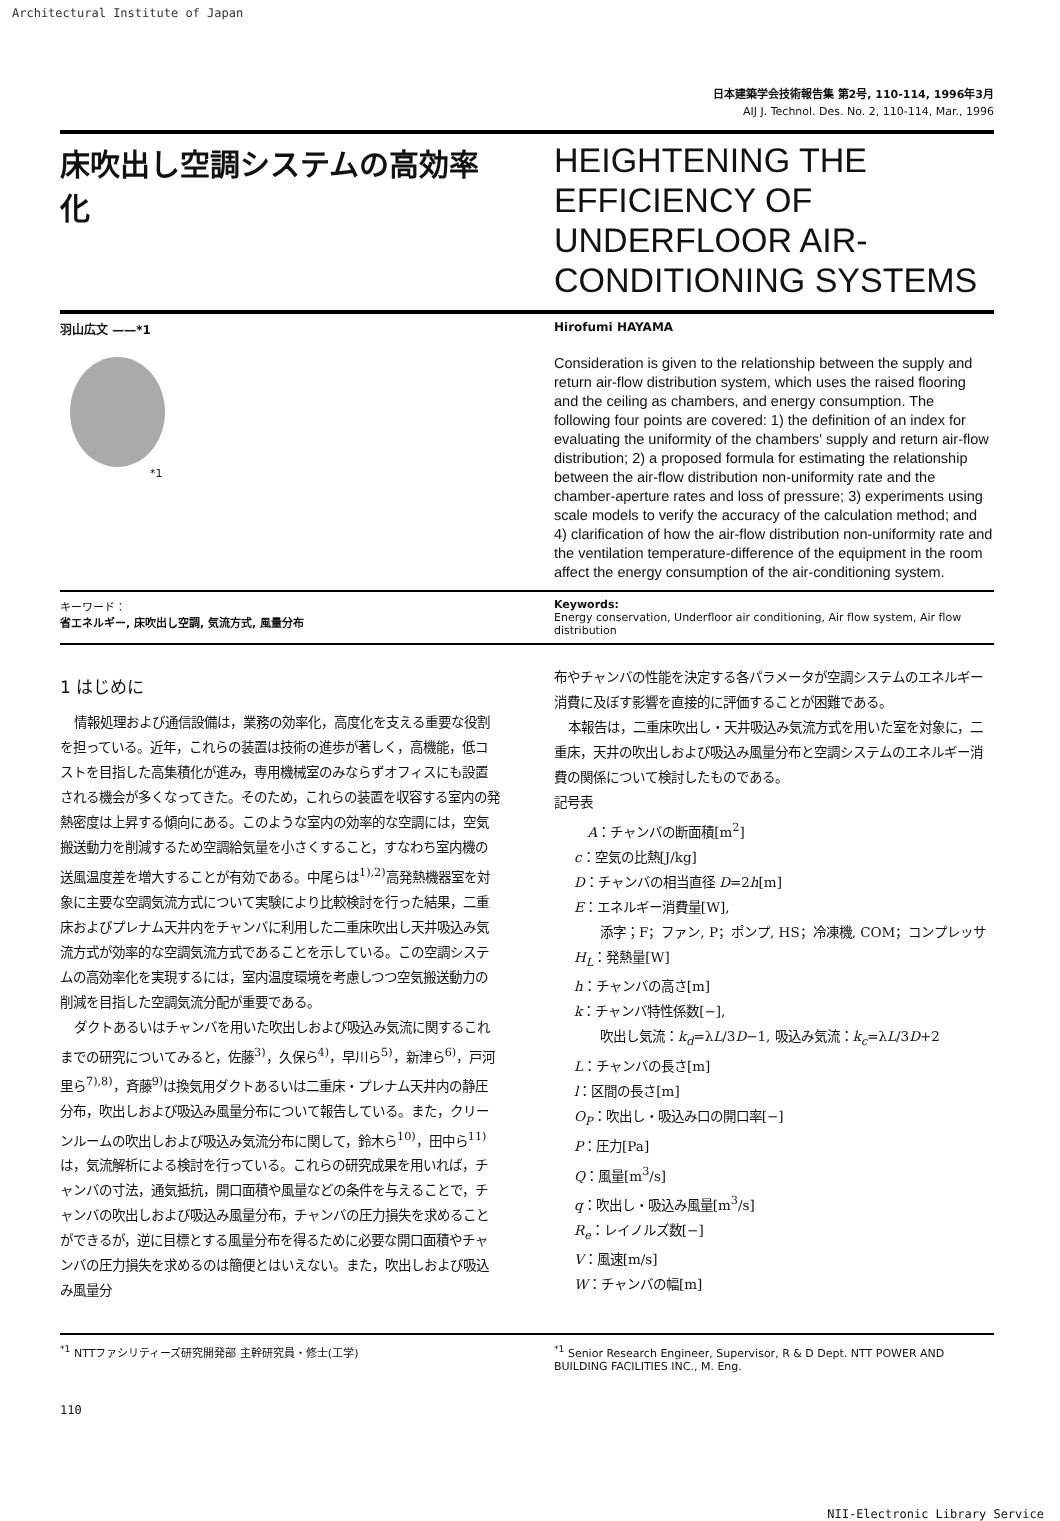Architectural Institute of Japan
日本建築学会技術報告集 第2号, 110-114, 1996年3月
AIJ J. Technol. Des. No. 2, 110-114, Mar., 1996
床吹出し空調システムの高効率化
HEIGHTENING THE EFFICIENCY OF UNDERFLOOR AIR-CONDITIONING SYSTEMS
羽山広文 ——*1
*1
Hirofumi HAYAMA
Consideration is given to the relationship between the supply and return air-flow distribution system, which uses the raised flooring and the ceiling as chambers, and energy consumption. The following four points are covered: 1) the definition of an index for evaluating the uniformity of the chambers' supply and return air-flow distribution; 2) a proposed formula for estimating the relationship between the air-flow distribution non-uniformity rate and the chamber-aperture rates and loss of pressure; 3) experiments using scale models to verify the accuracy of the calculation method; and 4) clarification of how the air-flow distribution non-uniformity rate and the ventilation temperature-difference of the equipment in the room affect the energy consumption of the air-conditioning system.
キーワード：
省エネルギー, 床吹出し空調, 気流方式, 風量分布
Keywords:
Energy conservation, Underfloor air conditioning, Air flow system, Air flow distribution
1 はじめに
情報処理および通信設備は，業務の効率化，高度化を支える重要な役割を担っている。近年，これらの装置は技術の進歩が著しく，高機能，低コストを目指した高集積化が進み，専用機械室のみならずオフィスにも設置される機会が多くなってきた。そのため，これらの装置を収容する室内の発熱密度は上昇する傾向にある。このような室内の効率的な空調には，空気搬送動力を削減するため空調給気量を小さくすること，すなわち室内機の送風温度差を増大することが有効である。中尾らは<sup>1),2)</sup>高発熱機器室を対象に主要な空調気流方式について実験により比較検討を行った結果，二重床およびプレナム天井内をチャンバに利用した二重床吹出し天井吸込み気流方式が効率的な空調気流方式であることを示している。この空調システムの高効率化を実現するには，室内温度環境を考慮しつつ空気搬送動力の削減を目指した空調気流分配が重要である。
ダクトあるいはチャンバを用いた吹出しおよび吸込み気流に関するこれまでの研究についてみると，佐藤<sup>3)</sup>，久保ら<sup>4)</sup>，早川ら<sup>5)</sup>，新津ら<sup>6)</sup>，戸河里ら<sup>7),8)</sup>，斉藤<sup>9)</sup>は換気用ダクトあるいは二重床・プレナム天井内の静圧分布，吹出しおよび吸込み風量分布について報告している。また，クリーンルームの吹出しおよび吸込み気流分布に関して，鈴木ら<sup>10)</sup>，田中ら<sup>11)</sup>は，気流解析による検討を行っている。これらの研究成果を用いれば，チャンバの寸法，通気抵抗，開口面積や風量などの条件を与えることで，チャンバの吹出しおよび吸込み風量分布，チャンバの圧力損失を求めることができるが，逆に目標とする風量分布を得るために必要な開口面積やチャンバの圧力損失を求めるのは簡便とはいえない。また，吹出しおよび吸込み風量分
布やチャンバの性能を決定する各パラメータが空調システムのエネルギー消費に及ぼす影響を直接的に評価することが困難である。
本報告は，二重床吹出し・天井吸込み気流方式を用いた室を対象に，二重床，天井の吹出しおよび吸込み風量分布と空調システムのエネルギー消費の関係について検討したものである。
記号表
A：チャンバの断面積[m<sup>2</sup>]
c：空気の比熱[J/kg]
D：チャンバの相当直径 D=2h[m]
E：エネルギー消費量[W],
　　添字；F；ファン, P；ポンプ, HS；冷凍機, COM；コンプレッサ
H<sub>L</sub>：発熱量[W]
h：チャンバの高さ[m]
k：チャンバ特性係数[−],
　　吹出し気流：k<sub>d</sub>=λL/3D−1, 吸込み気流：k<sub>c</sub>=λL/3D+2
L：チャンバの長さ[m]
l：区間の長さ[m]
O<sub>P</sub>：吹出し・吸込み口の開口率[−]
P：圧力[Pa]
Q：風量[m<sup>3</sup>/s]
q：吹出し・吸込み風量[m<sup>3</sup>/s]
R<sub>e</sub>：レイノルズ数[−]
V：風速[m/s]
W：チャンバの幅[m]
<sup>*1</sup> NTTファシリティーズ研究開発部 主幹研究員・修士(工学) <sup>*1</sup> Senior Research Engineer, Supervisor, R & D Dept. NTT POWER AND BUILDING FACILITIES INC., M. Eng.
110
NII-Electronic Library Service